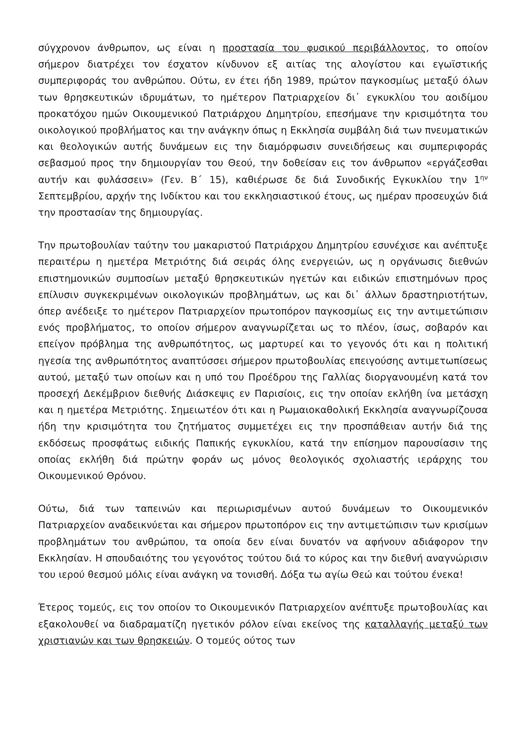σύγχρονον άνθρωπον, ως είναι η προστασία του φυσικού περιβάλλοντος, το οποίον σήμερον διατρέχει τον έσχατον κίνδυνον εξ αιτίας της αλογίστου και εγωϊστικής συμπεριφοράς του ανθρώπου. Ούτω, εν έτει ήδη 1989, πρώτον παγκοσμίως μεταξύ όλων των θρησκευτικών ιδρυμάτων, το ημέτερον Πατριαρχείον δι᾽ εγκυκλίου του αοιδίμου προκατόχου ημών Οικουμενικού Πατριάρχου Δημητρίου, επεσήμανε την κρισιμότητα του οικολογικού προβλήματος και την ανάγκην όπως η Εκκλησία συμβάλη διά των πνευματικών και θεολογικών αυτής δυνάμεων εις την διαμόρφωσιν συνειδήσεως και συμπεριφοράς σεβασμού προς την δημιουργίαν του Θεού, την δοθείσαν εις τον άνθρωπον «εργάζεσθαι αυτήν και φυλάσσειν» (Γεν. Β΄ 15), καθιέρωσε δε διά Συνοδικής Εγκυκλίου την 1<sup>ην</sup> Σεπτεμβρίου, αρχήν της Ινδίκτου και του εκκλησιαστικού έτους, ως ημέραν προσευχών διά την προστασίαν της δημιουργίας.
Την πρωτοβουλίαν ταύτην του μακαριστού Πατριάρχου Δημητρίου εσυνέχισε και ανέπτυξε περαιτέρω η ημετέρα Μετριότης διά σειράς όλης ενεργειών, ως η οργάνωσις διεθνών επιστημονικών συμποσίων μεταξύ θρησκευτικών ηγετών και ειδικών επιστημόνων προς επίλυσιν συγκεκριμένων οικολογικών προβλημάτων, ως και δι᾽ άλλων δραστηριοτήτων, όπερ ανέδειξε το ημέτερον Πατριαρχείον πρωτοπόρον παγκοσμίως εις την αντιμετώπισιν ενός προβλήματος, το οποίον σήμερον αναγνωρίζεται ως το πλέον, ίσως, σοβαρόν και επείγον πρόβλημα της ανθρωπότητος, ως μαρτυρεί και το γεγονός ότι και η πολιτική ηγεσία της ανθρωπότητος αναπτύσσει σήμερον πρωτοβουλίας επειγούσης αντιμετωπίσεως αυτού, μεταξύ των οποίων και η υπό του Προέδρου της Γαλλίας διοργανουμένη κατά τον προσεχή Δεκέμβριον διεθνής Διάσκεψις εν Παρισίοις, εις την οποίαν εκλήθη ίνα μετάσχη και η ημετέρα Μετριότης. Σημειωτέον ότι και η Ρωμαιοκαθολική Εκκλησία αναγνωρίζουσα ήδη την κρισιμότητα του ζητήματος συμμετέχει εις την προσπάθειαν αυτήν διά της εκδόσεως προσφάτως ειδικής Παπικής εγκυκλίου, κατά την επίσημον παρουσίασιν της οποίας εκλήθη διά πρώτην φοράν ως μόνος θεολογικός σχολιαστής ιεράρχης του Οικουμενικού Θρόνου.
Ούτω, διά των ταπεινών και περιωρισμένων αυτού δυνάμεων το Οικουμενικόν Πατριαρχείον αναδεικνύεται και σήμερον πρωτοπόρον εις την αντιμετώπισιν των κρισίμων προβλημάτων του ανθρώπου, τα οποία δεν είναι δυνατόν να αφήνουν αδιάφορον την Εκκλησίαν. Η σπουδαιότης του γεγονότος τούτου διά το κύρος και την διεθνή αναγνώρισιν του ιερού θεσμού μόλις είναι ανάγκη να τονισθή. Δόξα τω αγίω Θεώ και τούτου ένεκα!
Έτερος τομεύς, εις τον οποίον το Οικουμενικόν Πατριαρχείον ανέπτυξε πρωτοβουλίας και εξακολουθεί να διαδραματίζη ηγετικόν ρόλον είναι εκείνος της καταλλαγής μεταξύ των χριστιανών και των θρησκειών. Ο τομεύς ούτος των